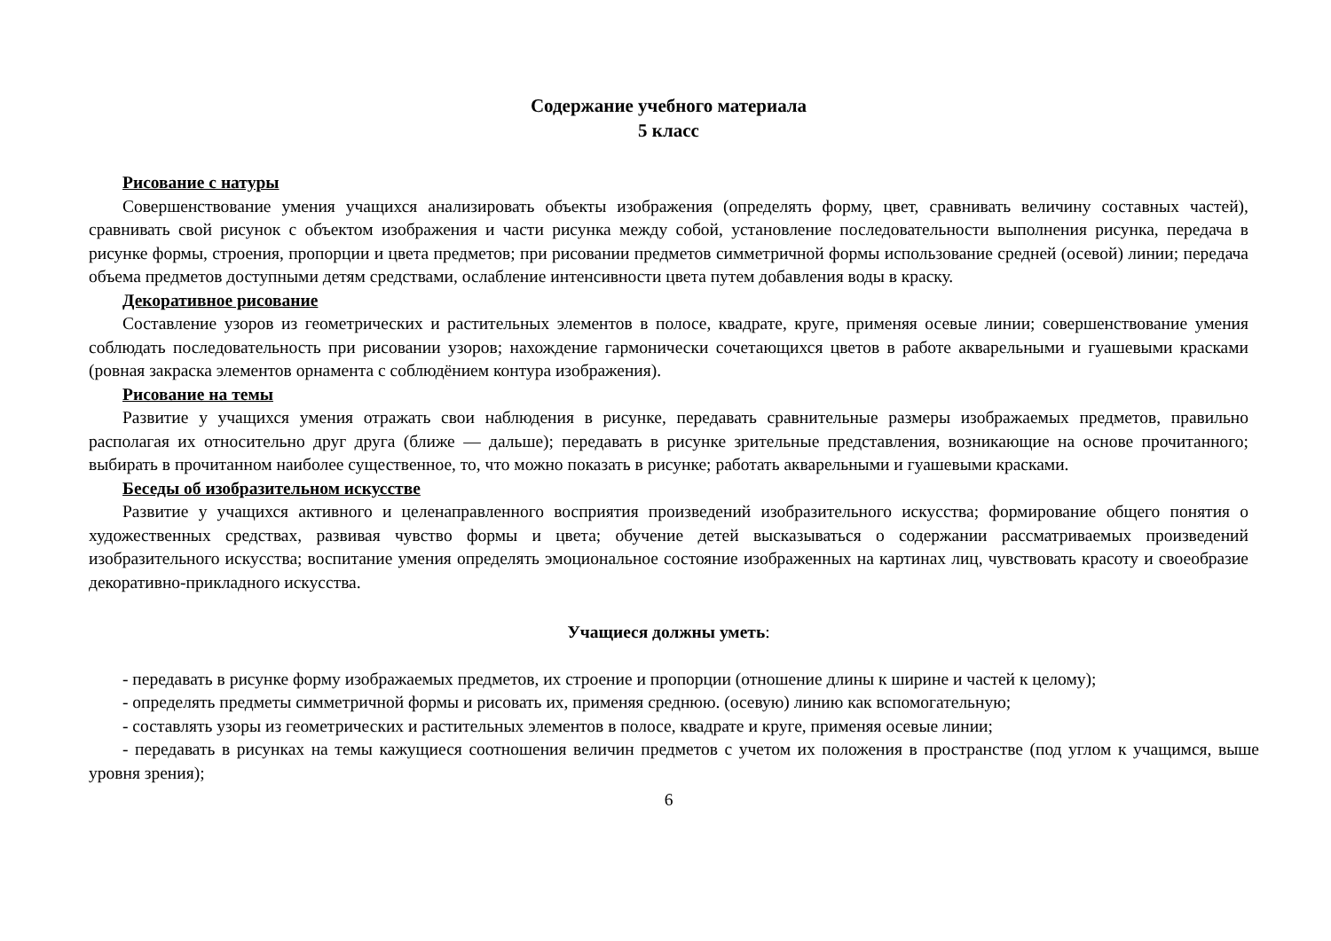Содержание учебного материала
5 класс
Рисование с натуры
Совершенствование умения учащихся анализировать объекты изображения (определять форму, цвет, сравнивать величину составных частей), сравнивать свой рисунок с объектом изображения и части рисунка между собой, установление последовательности выполнения рисунка, передача в рисунке формы, строения, пропорции и цвета предметов; при рисовании предметов симметричной формы использование средней (осевой) линии; передача объема предметов доступными детям средствами, ослабление интенсивности цвета путем добавления воды в краску.
Декоративное рисование
Составление узоров из геометрических и растительных элементов в полосе, квадрате, круге, применяя осевые линии; совершенствование умения соблюдать последовательность при рисовании узоров; нахождение гармонически сочетающихся цветов в работе акварельными и гуашевыми красками (ровная закраска элементов орнамента с соблюдёнием контура изображения).
Рисование на темы
Развитие у учащихся умения отражать свои наблюдения в рисунке, передавать сравнительные размеры изображаемых предметов, правильно располагая их относительно друг друга (ближе — дальше); передавать в рисунке зрительные представления, возникающие на основе прочитанного; выбирать в прочитанном наиболее существенное, то, что можно показать в рисунке; работать акварельными и гуашевыми красками.
Беседы об изобразительном искусстве
Развитие у учащихся активного и целенаправленного восприятия произведений изобразительного искусства; формирование общего понятия о художественных средствах, развивая чувство формы и цвета; обучение детей высказываться о содержании рассматриваемых произведений изобразительного искусства; воспитание умения определять эмоциональное состояние изображенных на картинах лиц, чувствовать красоту и своеобразие декоративно-прикладного искусства.
Учащиеся должны уметь:
- передавать в рисунке форму изображаемых предметов, их строение и пропорции (отношение длины к ширине и частей к целому);
- определять предметы симметричной формы и рисовать их, применяя среднюю. (осевую) линию как вспомогательную;
- составлять узоры из геометрических и растительных элементов в полосе, квадрате и круге, применяя осевые линии;
- передавать в рисунках на темы кажущиеся соотношения величин предметов с учетом их положения в пространстве (под углом к учащимся, выше уровня зрения);
6